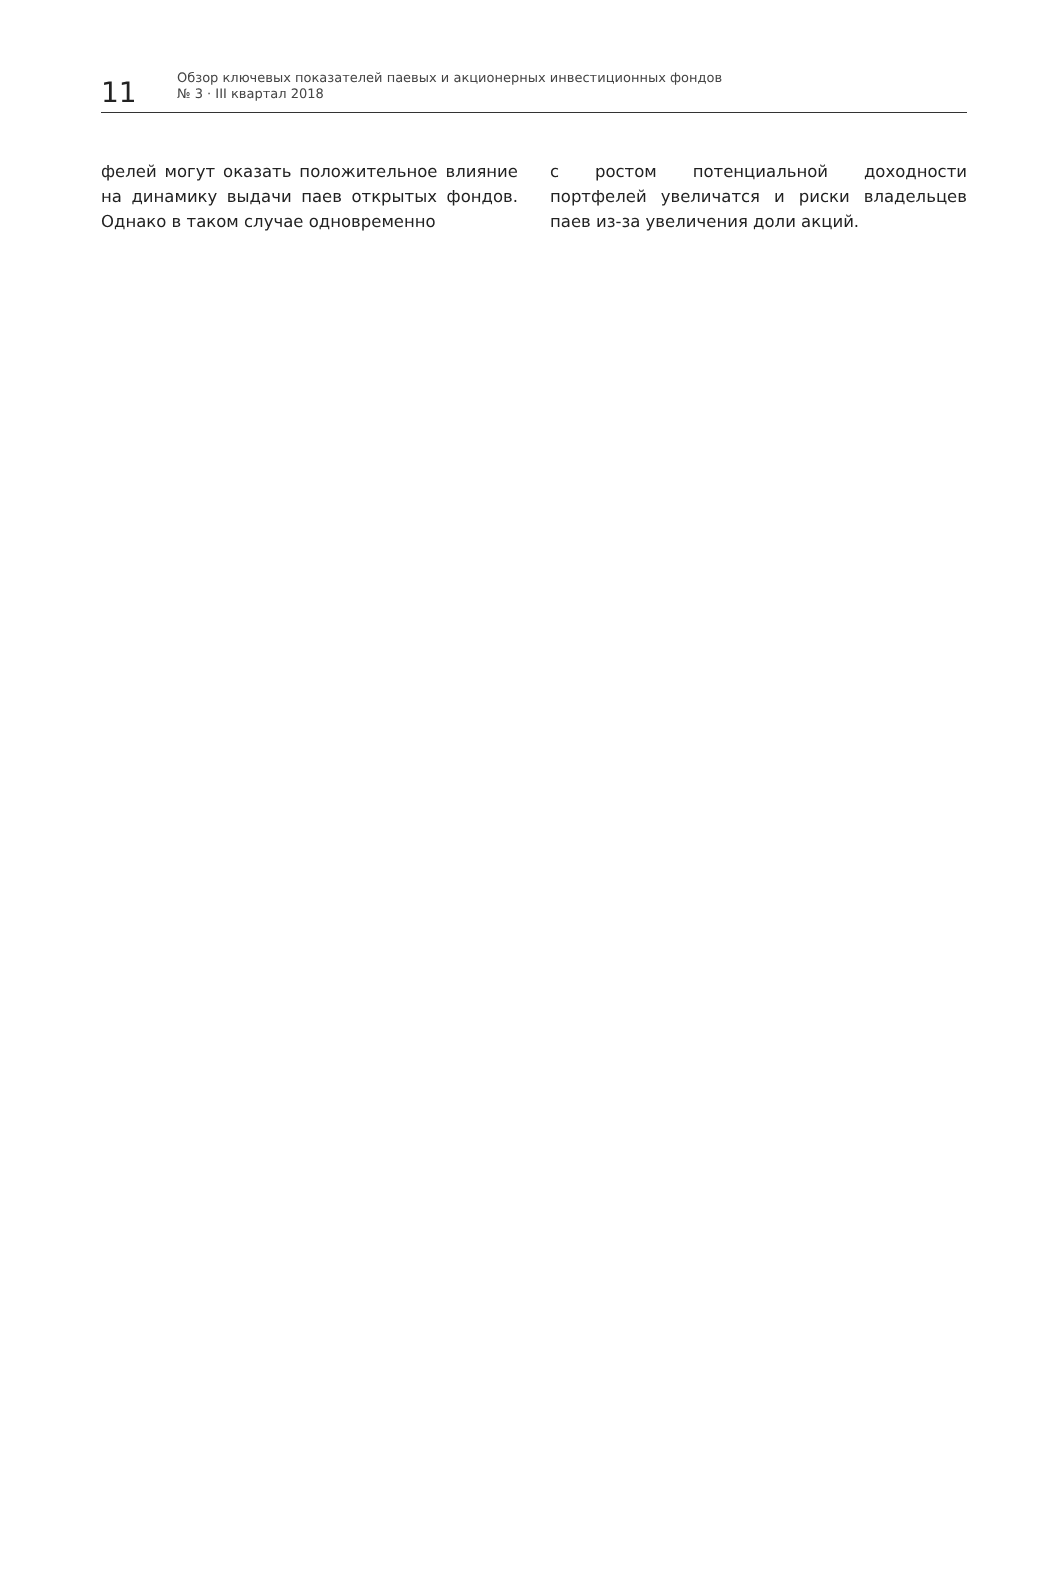11
Обзор ключевых показателей паевых и акционерных инвестиционных фондов
№ 3 · III квартал 2018
фелей могут оказать положительное влияние на динамику выдачи паев открытых фондов. Однако в таком случае одновременно
с ростом потенциальной доходности портфелей увеличатся и риски владельцев паев из-за увеличения доли акций.